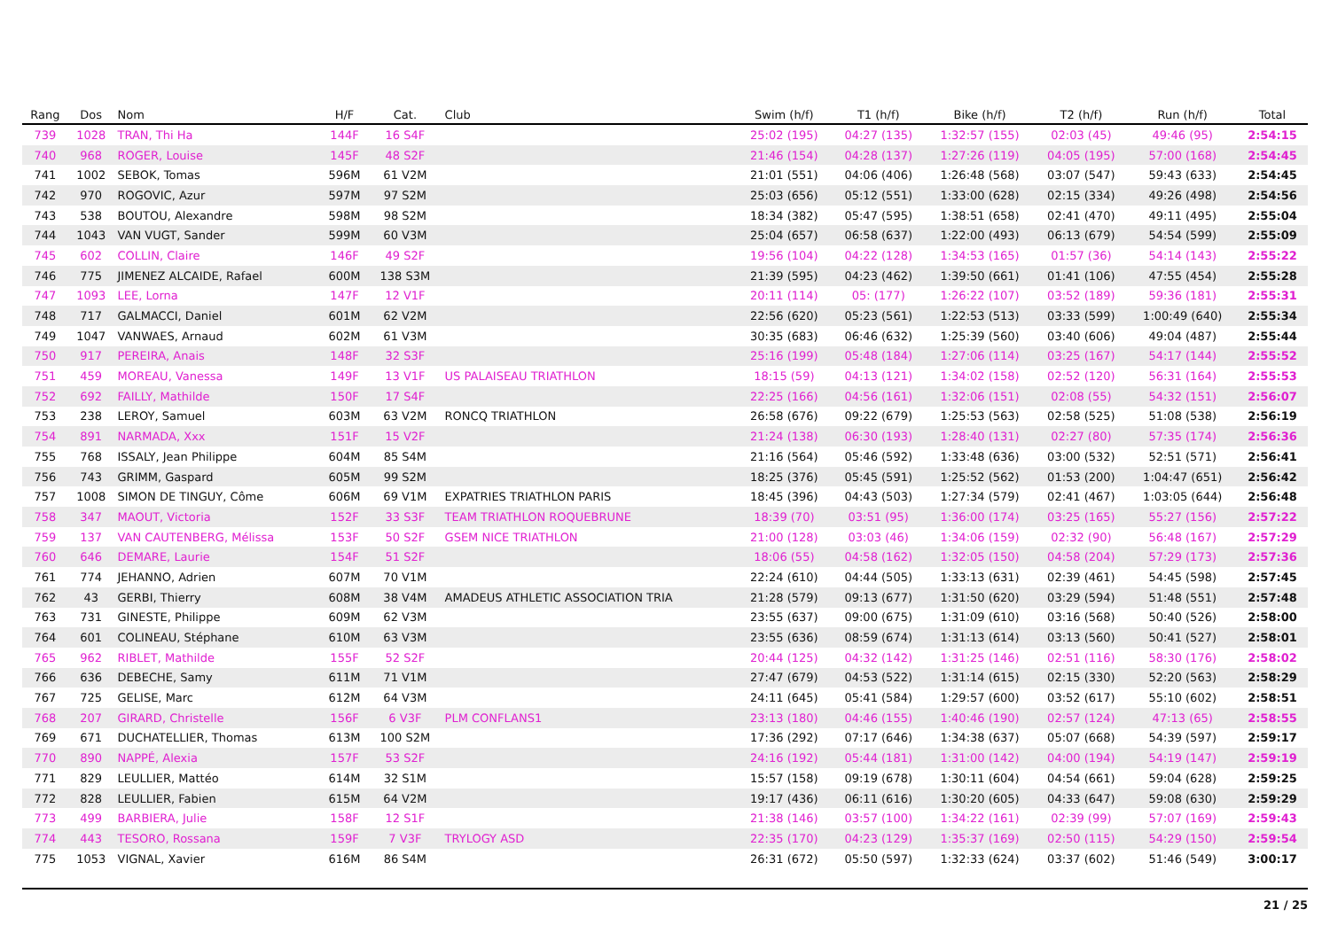| Rang | Dos | Nom | H/F | Cat. | Club | Swim (h/f) | T1 (h/f) | Bike (h/f) | T2 (h/f) | Run (h/f) | Total |
| --- | --- | --- | --- | --- | --- | --- | --- | --- | --- | --- | --- |
| 739 | 1028 | TRAN, Thi Ha | 144F | 16 S4F | | 25:02 (195) | 04:27 (135) | 1:32:57 (155) | 02:03 (45) | 49:46 (95) | 2:54:15 |
| 740 | 968 | ROGER, Louise | 145F | 48 S2F | | 21:46 (154) | 04:28 (137) | 1:27:26 (119) | 04:05 (195) | 57:00 (168) | 2:54:45 |
| 741 | 1002 | SEBOK, Tomas | 596M | 61 V2M | | 21:01 (551) | 04:06 (406) | 1:26:48 (568) | 03:07 (547) | 59:43 (633) | 2:54:45 |
| 742 | 970 | ROGOVIC, Azur | 597M | 97 S2M | | 25:03 (656) | 05:12 (551) | 1:33:00 (628) | 02:15 (334) | 49:26 (498) | 2:54:56 |
| 743 | 538 | BOUTOU, Alexandre | 598M | 98 S2M | | 18:34 (382) | 05:47 (595) | 1:38:51 (658) | 02:41 (470) | 49:11 (495) | 2:55:04 |
| 744 | 1043 | VAN VUGT, Sander | 599M | 60 V3M | | 25:04 (657) | 06:58 (637) | 1:22:00 (493) | 06:13 (679) | 54:54 (599) | 2:55:09 |
| 745 | 602 | COLLIN, Claire | 146F | 49 S2F | | 19:56 (104) | 04:22 (128) | 1:34:53 (165) | 01:57 (36) | 54:14 (143) | 2:55:22 |
| 746 | 775 | JIMENEZ ALCAIDE, Rafael | 600M | 138 S3M | | 21:39 (595) | 04:23 (462) | 1:39:50 (661) | 01:41 (106) | 47:55 (454) | 2:55:28 |
| 747 | 1093 | LEE, Lorna | 147F | 12 V1F | | 20:11 (114) | 05: (177) | 1:26:22 (107) | 03:52 (189) | 59:36 (181) | 2:55:31 |
| 748 | 717 | GALMACCI, Daniel | 601M | 62 V2M | | 22:56 (620) | 05:23 (561) | 1:22:53 (513) | 03:33 (599) | 1:00:49 (640) | 2:55:34 |
| 749 | 1047 | VANWAES, Arnaud | 602M | 61 V3M | | 30:35 (683) | 06:46 (632) | 1:25:39 (560) | 03:40 (606) | 49:04 (487) | 2:55:44 |
| 750 | 917 | PEREIRA, Anais | 148F | 32 S3F | | 25:16 (199) | 05:48 (184) | 1:27:06 (114) | 03:25 (167) | 54:17 (144) | 2:55:52 |
| 751 | 459 | MOREAU, Vanessa | 149F | 13 V1F | US PALAISEAU TRIATHLON | 18:15 (59) | 04:13 (121) | 1:34:02 (158) | 02:52 (120) | 56:31 (164) | 2:55:53 |
| 752 | 692 | FAILLY, Mathilde | 150F | 17 S4F | | 22:25 (166) | 04:56 (161) | 1:32:06 (151) | 02:08 (55) | 54:32 (151) | 2:56:07 |
| 753 | 238 | LEROY, Samuel | 603M | 63 V2M | RONCQ TRIATHLON | 26:58 (676) | 09:22 (679) | 1:25:53 (563) | 02:58 (525) | 51:08 (538) | 2:56:19 |
| 754 | 891 | NARMADA, Xxx | 151F | 15 V2F | | 21:24 (138) | 06:30 (193) | 1:28:40 (131) | 02:27 (80) | 57:35 (174) | 2:56:36 |
| 755 | 768 | ISSALY, Jean Philippe | 604M | 85 S4M | | 21:16 (564) | 05:46 (592) | 1:33:48 (636) | 03:00 (532) | 52:51 (571) | 2:56:41 |
| 756 | 743 | GRIMM, Gaspard | 605M | 99 S2M | | 18:25 (376) | 05:45 (591) | 1:25:52 (562) | 01:53 (200) | 1:04:47 (651) | 2:56:42 |
| 757 | 1008 | SIMON DE TINGUY, Côme | 606M | 69 V1M | EXPATRIES TRIATHLON PARIS | 18:45 (396) | 04:43 (503) | 1:27:34 (579) | 02:41 (467) | 1:03:05 (644) | 2:56:48 |
| 758 | 347 | MAOUT, Victoria | 152F | 33 S3F | TEAM TRIATHLON ROQUEBRUNE | 18:39 (70) | 03:51 (95) | 1:36:00 (174) | 03:25 (165) | 55:27 (156) | 2:57:22 |
| 759 | 137 | VAN CAUTENBERG, Mélissa | 153F | 50 S2F | GSEM NICE TRIATHLON | 21:00 (128) | 03:03 (46) | 1:34:06 (159) | 02:32 (90) | 56:48 (167) | 2:57:29 |
| 760 | 646 | DEMARE, Laurie | 154F | 51 S2F | | 18:06 (55) | 04:58 (162) | 1:32:05 (150) | 04:58 (204) | 57:29 (173) | 2:57:36 |
| 761 | 774 | JEHANNO, Adrien | 607M | 70 V1M | | 22:24 (610) | 04:44 (505) | 1:33:13 (631) | 02:39 (461) | 54:45 (598) | 2:57:45 |
| 762 | 43 | GERBI, Thierry | 608M | 38 V4M | AMADEUS ATHLETIC ASSOCIATION TRIA | 21:28 (579) | 09:13 (677) | 1:31:50 (620) | 03:29 (594) | 51:48 (551) | 2:57:48 |
| 763 | 731 | GINESTE, Philippe | 609M | 62 V3M | | 23:55 (637) | 09:00 (675) | 1:31:09 (610) | 03:16 (568) | 50:40 (526) | 2:58:00 |
| 764 | 601 | COLINEAU, Stéphane | 610M | 63 V3M | | 23:55 (636) | 08:59 (674) | 1:31:13 (614) | 03:13 (560) | 50:41 (527) | 2:58:01 |
| 765 | 962 | RIBLET, Mathilde | 155F | 52 S2F | | 20:44 (125) | 04:32 (142) | 1:31:25 (146) | 02:51 (116) | 58:30 (176) | 2:58:02 |
| 766 | 636 | DEBECHE, Samy | 611M | 71 V1M | | 27:47 (679) | 04:53 (522) | 1:31:14 (615) | 02:15 (330) | 52:20 (563) | 2:58:29 |
| 767 | 725 | GELISE, Marc | 612M | 64 V3M | | 24:11 (645) | 05:41 (584) | 1:29:57 (600) | 03:52 (617) | 55:10 (602) | 2:58:51 |
| 768 | 207 | GIRARD, Christelle | 156F | 6 V3F | PLM CONFLANS1 | 23:13 (180) | 04:46 (155) | 1:40:46 (190) | 02:57 (124) | 47:13 (65) | 2:58:55 |
| 769 | 671 | DUCHATELLIER, Thomas | 613M | 100 S2M | | 17:36 (292) | 07:17 (646) | 1:34:38 (637) | 05:07 (668) | 54:39 (597) | 2:59:17 |
| 770 | 890 | NAPPÉ, Alexia | 157F | 53 S2F | | 24:16 (192) | 05:44 (181) | 1:31:00 (142) | 04:00 (194) | 54:19 (147) | 2:59:19 |
| 771 | 829 | LEULLIER, Mattéo | 614M | 32 S1M | | 15:57 (158) | 09:19 (678) | 1:30:11 (604) | 04:54 (661) | 59:04 (628) | 2:59:25 |
| 772 | 828 | LEULLIER, Fabien | 615M | 64 V2M | | 19:17 (436) | 06:11 (616) | 1:30:20 (605) | 04:33 (647) | 59:08 (630) | 2:59:29 |
| 773 | 499 | BARBIERA, Julie | 158F | 12 S1F | | 21:38 (146) | 03:57 (100) | 1:34:22 (161) | 02:39 (99) | 57:07 (169) | 2:59:43 |
| 774 | 443 | TESORO, Rossana | 159F | 7 V3F | TRYLOGY ASD | 22:35 (170) | 04:23 (129) | 1:35:37 (169) | 02:50 (115) | 54:29 (150) | 2:59:54 |
| 775 | 1053 | VIGNAL, Xavier | 616M | 86 S4M | | 26:31 (672) | 05:50 (597) | 1:32:33 (624) | 03:37 (602) | 51:46 (549) | 3:00:17 |
21 / 25